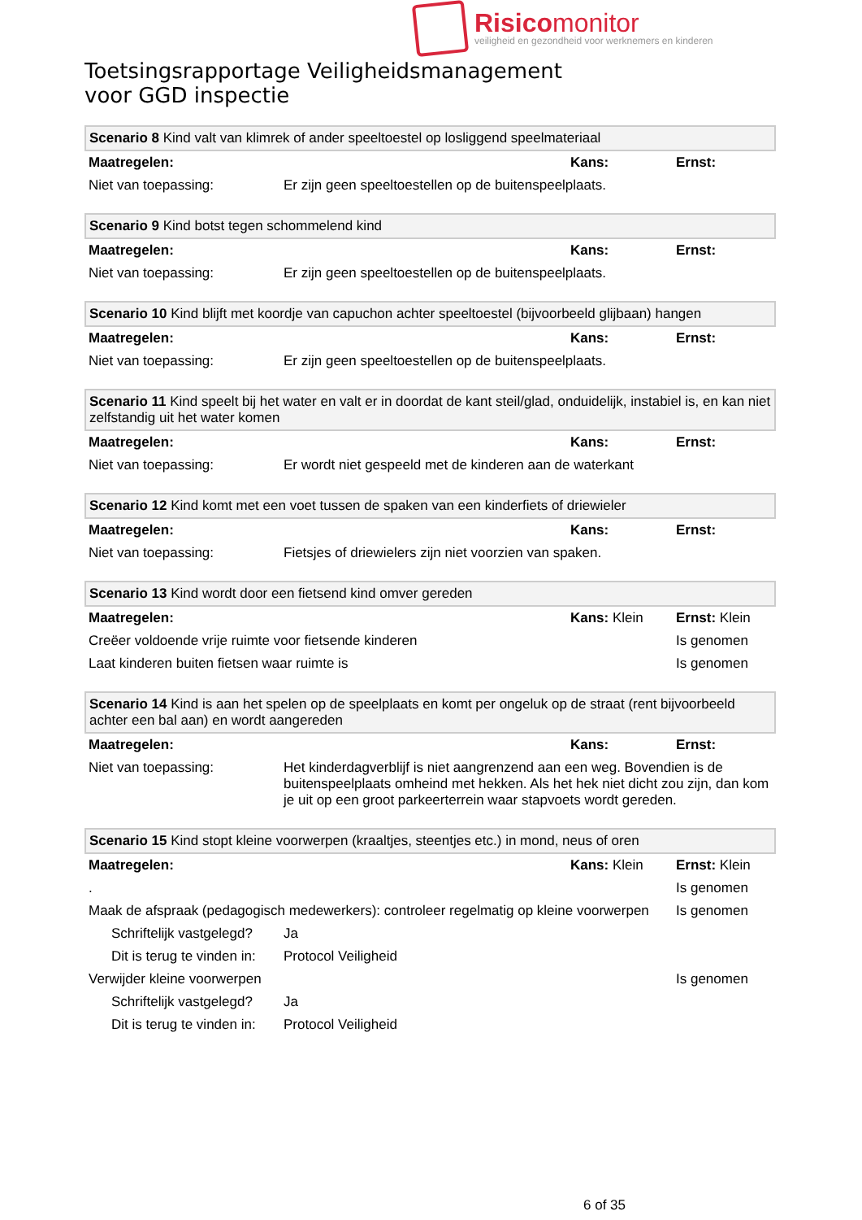Risicomonitor
veiligheid en gezondheid voor werknemers en kinderen
Toetsingsrapportage Veiligheidsmanagement
voor GGD inspectie
| Scenario 8 Kind valt van klimrek of ander speeltoestel op losliggend speelmateriaal | | | |
| Maatregelen: | | Kans: | Ernst: |
| Niet van toepassing: | Er zijn geen speeltoestellen op de buitenspeelplaats. | | |
| Scenario 9 Kind botst tegen schommelend kind | | | |
| Maatregelen: | | Kans: | Ernst: |
| Niet van toepassing: | Er zijn geen speeltoestellen op de buitenspeelplaats. | | |
| Scenario 10 Kind blijft met koordje van capuchon achter speeltoestel (bijvoorbeeld glijbaan) hangen | | | |
| Maatregelen: | | Kans: | Ernst: |
| Niet van toepassing: | Er zijn geen speeltoestellen op de buitenspeelplaats. | | |
| Scenario 11 Kind speelt bij het water en valt er in doordat de kant steil/glad, onduidelijk, instabiel is, en kan niet zelfstandig uit het water komen | | | |
| Maatregelen: | | Kans: | Ernst: |
| Niet van toepassing: | Er wordt niet gespeeld met de kinderen aan de waterkant | | |
| Scenario 12 Kind komt met een voet tussen de spaken van een kinderfiets of driewieler | | | |
| Maatregelen: | | Kans: | Ernst: |
| Niet van toepassing: | Fietsjes of driewielers zijn niet voorzien van spaken. | | |
| Scenario 13 Kind wordt door een fietsend kind omver gereden | | | |
| Maatregelen: | | Kans: Klein | Ernst: Klein |
| Creëer voldoende vrije ruimte voor fietsende kinderen | | | Is genomen |
| Laat kinderen buiten fietsen waar ruimte is | | | Is genomen |
| Scenario 14 Kind is aan het spelen op de speelplaats en komt per ongeluk op de straat (rent bijvoorbeeld achter een bal aan) en wordt aangereden | | | |
| Maatregelen: | | Kans: | Ernst: |
| Niet van toepassing: | Het kinderdagverblijf is niet aangrenzend aan een weg. Bovendien is de buitenspeelplaats omheind met hekken. Als het hek niet dicht zou zijn, dan kom je uit op een groot parkeerterrein waar stapvoets wordt gereden. | | |
| Scenario 15 Kind stopt kleine voorwerpen (kraaltjes, steentjes etc.) in mond, neus of oren | | | |
| Maatregelen: | | Kans: Klein | Ernst: Klein |
| . | | | Is genomen |
| Maak de afspraak (pedagogisch medewerkers): controleer regelmatig op kleine voorwerpen | | | Is genomen |
| Schriftelijk vastgelegd? | Ja | | |
| Dit is terug te vinden in: | Protocol Veiligheid | | |
| Verwijder kleine voorwerpen | | | Is genomen |
| Schriftelijk vastgelegd? | Ja | | |
| Dit is terug te vinden in: | Protocol Veiligheid | | |
6 of 35